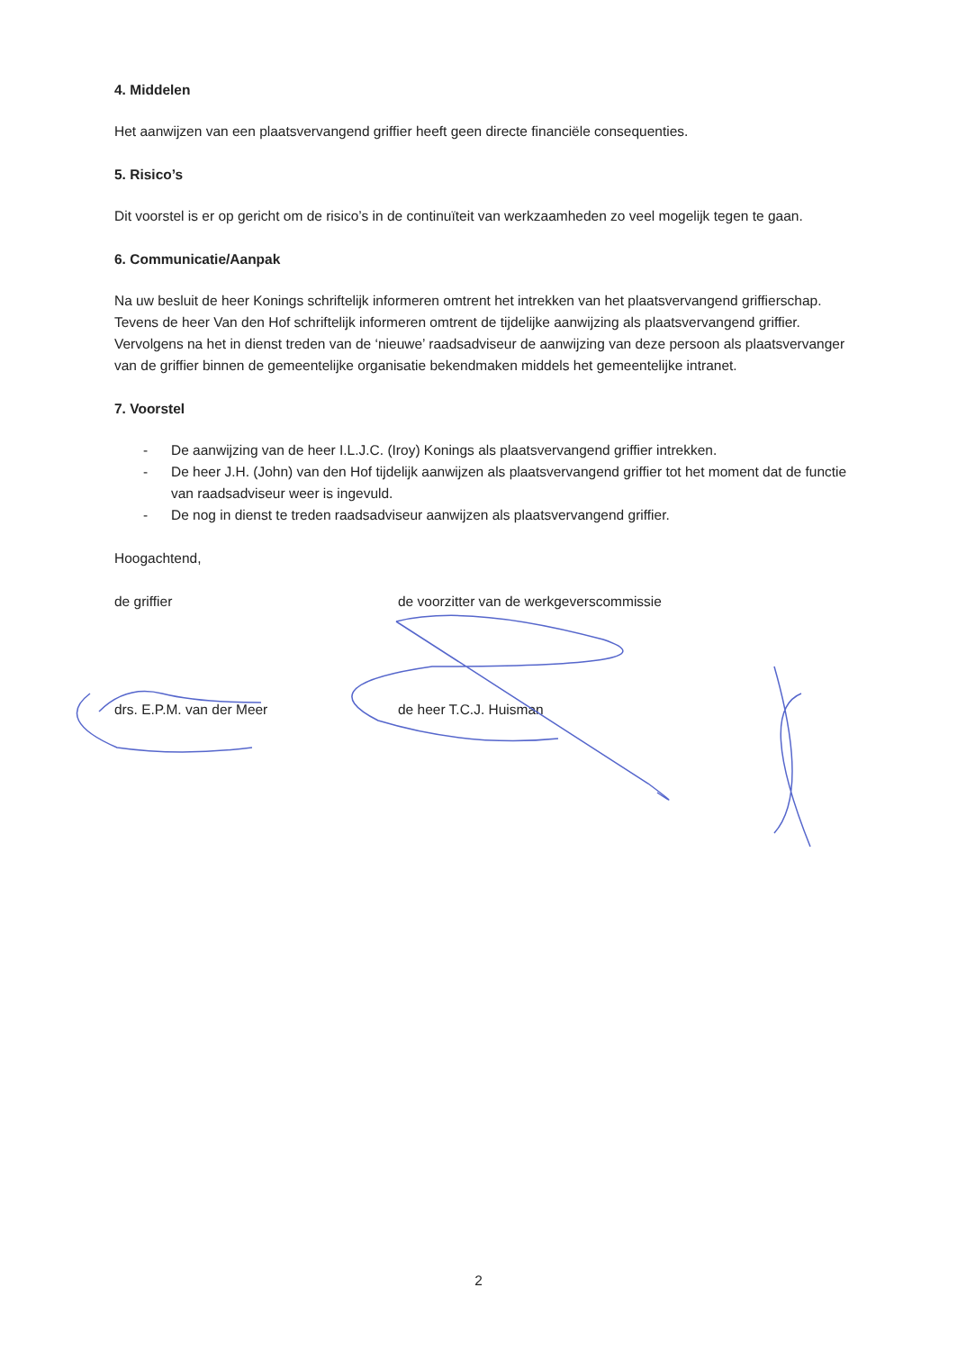4. Middelen
Het aanwijzen van een plaatsvervangend griffier heeft geen directe financiële consequenties.
5. Risico’s
Dit voorstel is er op gericht om de risico’s in de continuïteit van werkzaamheden zo veel mogelijk tegen te gaan.
6. Communicatie/Aanpak
Na uw besluit de heer Konings schriftelijk informeren omtrent het intrekken van het plaatsvervangend griffierschap. Tevens de heer Van den Hof schriftelijk informeren omtrent de tijdelijke aanwijzing als plaatsvervangend griffier. Vervolgens na het in dienst treden van de ‘nieuwe’ raadsadviseur de aanwijzing van deze persoon als plaatsvervanger van de griffier binnen de gemeentelijke organisatie bekendmaken middels het gemeentelijke intranet.
7. Voorstel
- De aanwijzing van de heer I.L.J.C. (Iroy) Konings als plaatsvervangend griffier intrekken.
- De heer J.H. (John) van den Hof tijdelijk aanwijzen als plaatsvervangend griffier tot het moment dat de functie van raadsadviseur weer is ingevuld.
- De nog in dienst te treden raadsadviseur aanwijzen als plaatsvervangend griffier.
Hoogachtend,
de griffier de voorzitter van de werkgeverscommissie
drs. E.P.M. van der Meer de heer T.C.J. Huisman
2